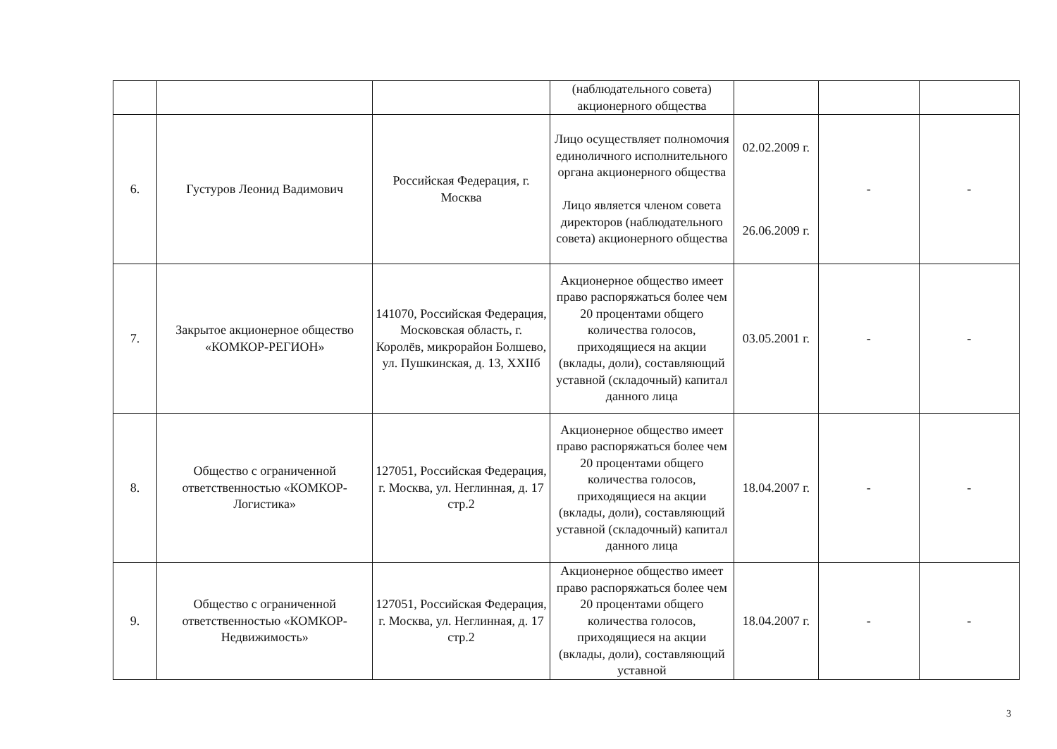| | | | (наблюдательного совета) акционерного общества | | | |
| 6. | Густуров Леонид Вадимович | Российская Федерация, г. Москва | Лицо осуществляет полномочия единоличного исполнительного органа акционерного общества Лицо является членом совета директоров (наблюдательного совета) акционерного общества | 02.02.2009 г. 26.06.2009 г. | - | - |
| 7. | Закрытое акционерное общество «КОМКОР-РЕГИОН» | 141070, Российская Федерация, Московская область, г. Королёв, микрорайон Болшево, ул. Пушкинская, д. 13, XXIIб | Акционерное общество имеет право распоряжаться более чем 20 процентами общего количества голосов, приходящиеся на акции (вклады, доли), составляющий уставной (складочный) капитал данного лица | 03.05.2001 г. | - | - |
| 8. | Общество с ограниченной ответственностью «КОМКОР-Логистика» | 127051, Российская Федерация, г. Москва, ул. Неглинная, д. 17 стр.2 | Акционерное общество имеет право распоряжаться более чем 20 процентами общего количества голосов, приходящиеся на акции (вклады, доли), составляющий уставной (складочный) капитал данного лица | 18.04.2007 г. | - | - |
| 9. | Общество с ограниченной ответственностью «КОМКОР-Недвижимость» | 127051, Российская Федерация, г. Москва, ул. Неглинная, д. 17 стр.2 | Акционерное общество имеет право распоряжаться более чем 20 процентами общего количества голосов, приходящиеся на акции (вклады, доли), составляющий уставной | 18.04.2007 г. | - | - |
3